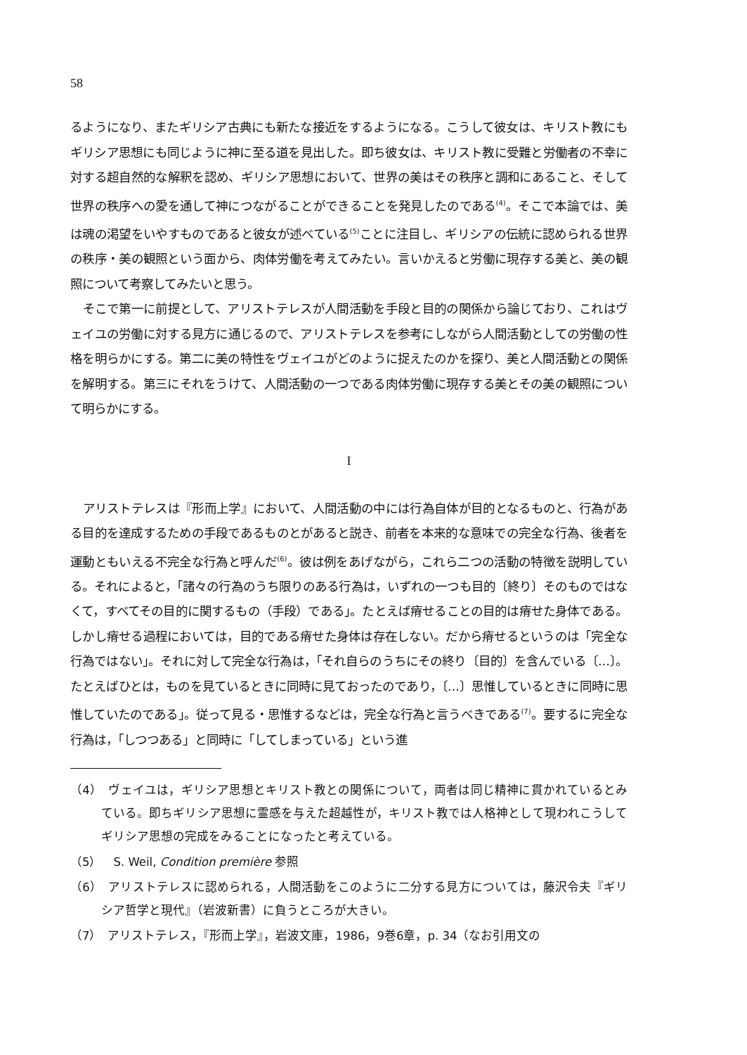58
るようになり、またギリシア古典にも新たな接近をするようになる。こうして彼女は、キリスト教にもギリシア思想にも同じように神に至る道を見出した。即ち彼女は、キリスト教に受難と労働者の不幸に対する超自然的な解釈を認め、ギリシア思想において、世界の美はその秩序と調和にあること、そして世界の秩序への愛を通して神につながることができることを発見したのである<sup>(4)</sup>。そこで本論では、美は魂の渇望をいやすものであると彼女が述べている<sup>(5)</sup>ことに注目し、ギリシアの伝統に認められる世界の秩序・美の観照という面から、肉体労働を考えてみたい。言いかえると労働に現存する美と、美の観照について考察してみたいと思う。
そこで第一に前提として、アリストテレスが人間活動を手段と目的の関係から論じており、これはヴェイユの労働に対する見方に通じるので、アリストテレスを参考にしながら人間活動としての労働の性格を明らかにする。第二に美の特性をヴェイユがどのように捉えたのかを探り、美と人間活動との関係を解明する。第三にそれをうけて、人間活動の一つである肉体労働に現存する美とその美の観照について明らかにする。
I
アリストテレスは『形而上学』において、人間活動の中には行為自体が目的となるものと、行為がある目的を達成するための手段であるものとがあると説き、前者を本来的な意味での完全な行為、後者を運動ともいえる不完全な行為と呼んだ<sup>(6)</sup>。彼は例をあげながら，これら二つの活動の特徴を説明している。それによると，「諸々の行為のうち限りのある行為は，いずれの一つも目的〔終り〕そのものではなくて，すべてその目的に関するもの（手段）である」。たとえば瘠せることの目的は瘠せた身体である。しかし瘠せる過程においては，目的である瘠せた身体は存在しない。だから瘠せるというのは「完全な行為ではない」。それに対して完全な行為は，「それ自らのうちにその終り〔目的〕を含んでいる〔...〕。たとえばひとは，ものを見ているときに同時に見ておったのであり，〔...〕思惟しているときに同時に思惟していたのである」。従って見る・思惟するなどは，完全な行為と言うべきである<sup>(7)</sup>。要するに完全な行為は，「しつつある」と同時に「してしまっている」という進
（4）　ヴェイユは，ギリシア思想とキリスト教との関係について，両者は同じ精神に貫かれているとみている。即ちギリシア思想に霊感を与えた超越性が，キリスト教では人格神として現われこうしてギリシア思想の完成をみることになったと考えている。
（5）　S. Weil, Condition première 参照
（6）　アリストテレスに認められる，人間活動をこのように二分する見方については，藤沢令夫『ギリシア哲学と現代』（岩波新書）に負うところが大きい。
（7）　アリストテレス，『形而上学』，岩波文庫，1986，9巻6章，p. 34（なお引用文の